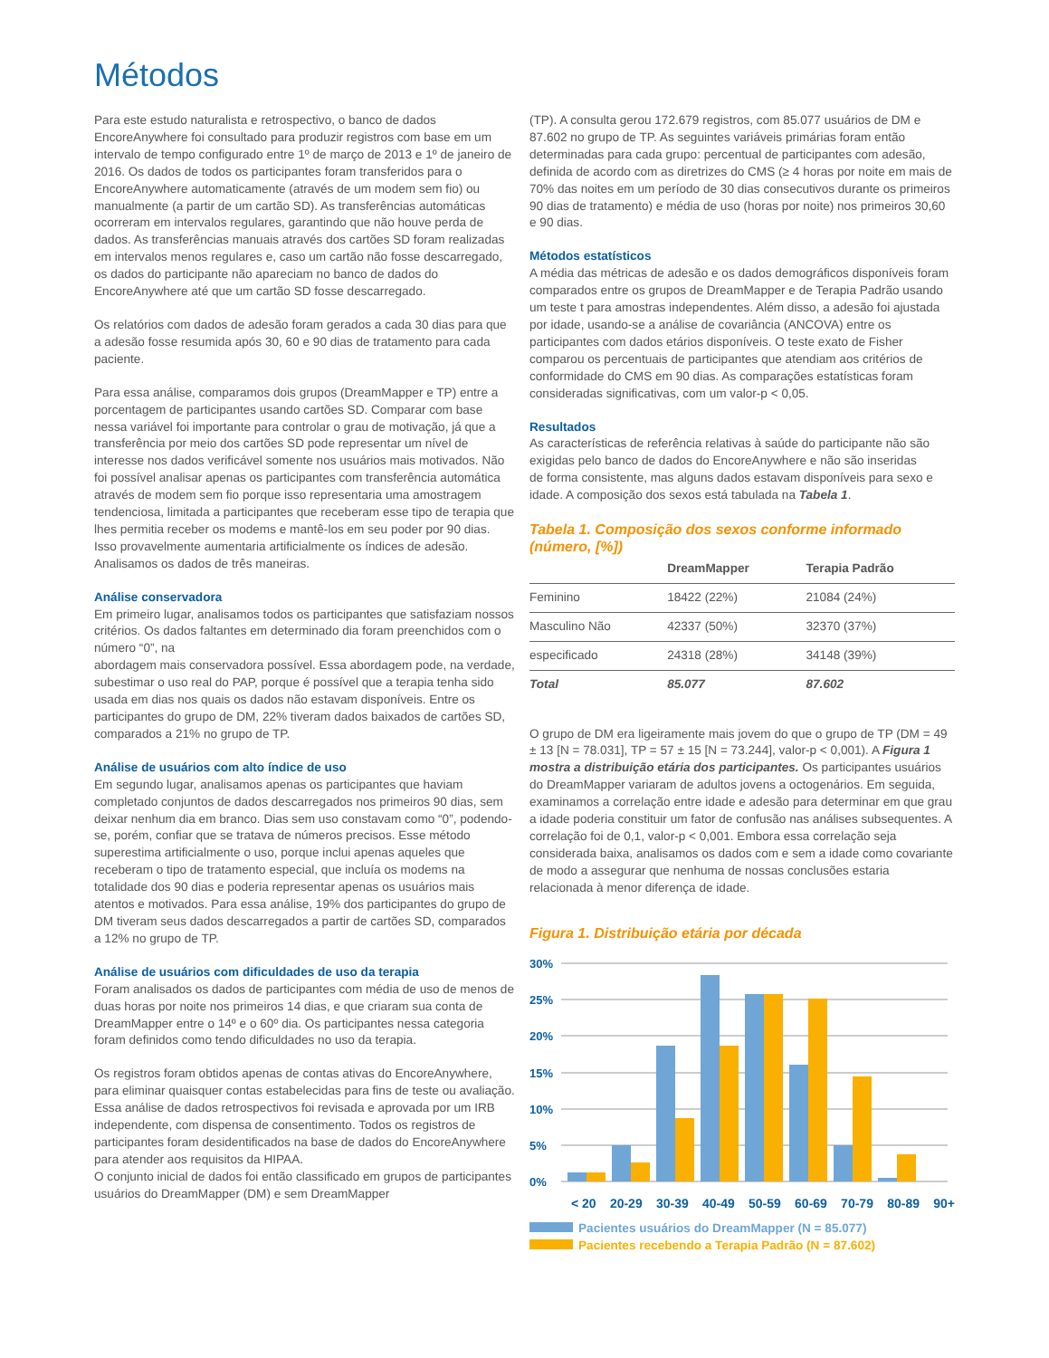Métodos
Para este estudo naturalista e retrospectivo, o banco de dados EncoreAnywhere foi consultado para produzir registros com base em um intervalo de tempo configurado entre 1º de março de 2013 e 1º de janeiro de 2016. Os dados de todos os participantes foram transferidos para o EncoreAnywhere automaticamente (através de um modem sem fio) ou manualmente (a partir de um cartão SD). As transferências automáticas ocorreram em intervalos regulares, garantindo que não houve perda de dados. As transferências manuais através dos cartões SD foram realizadas em intervalos menos regulares e, caso um cartão não fosse descarregado, os dados do participante não apareciam no banco de dados do EncoreAnywhere até que um cartão SD fosse descarregado.
Os relatórios com dados de adesão foram gerados a cada 30 dias para que a adesão fosse resumida após 30, 60 e 90 dias de tratamento para cada paciente.
Para essa análise, comparamos dois grupos (DreamMapper e TP) entre a porcentagem de participantes usando cartões SD. Comparar com base nessa variável foi importante para controlar o grau de motivação, já que a transferência por meio dos cartões SD pode representar um nível de interesse nos dados verificável somente nos usuários mais motivados. Não foi possível analisar apenas os participantes com transferência automática através de modem sem fio porque isso representaria uma amostragem tendenciosa, limitada a participantes que receberam esse tipo de terapia que lhes permitia receber os modems e mantê-los em seu poder por 90 dias. Isso provavelmente aumentaria artificialmente os índices de adesão. Analisamos os dados de três maneiras.
Análise conservadora
Em primeiro lugar, analisamos todos os participantes que satisfaziam nossos critérios. Os dados faltantes em determinado dia foram preenchidos com o número “0”, na
abordagem mais conservadora possível. Essa abordagem pode, na verdade, subestimar o uso real do PAP, porque é possível que a terapia tenha sido usada em dias nos quais os dados não estavam disponíveis. Entre os participantes do grupo de DM, 22% tiveram dados baixados de cartões SD, comparados a 21% no grupo de TP.
Análise de usuários com alto índice de uso
Em segundo lugar, analisamos apenas os participantes que haviam completado conjuntos de dados descarregados nos primeiros 90 dias, sem deixar nenhum dia em branco. Dias sem uso constavam como “0”, podendo-se, porém, confiar que se tratava de números precisos. Esse método superestima artificialmente o uso, porque inclui apenas aqueles que receberam o tipo de tratamento especial, que incluía os modems na totalidade dos 90 dias e poderia representar apenas os usuários mais atentos e motivados. Para essa análise, 19% dos participantes do grupo de DM tiveram seus dados descarregados a partir de cartões SD, comparados a 12% no grupo de TP.
Análise de usuários com dificuldades de uso da terapia
Foram analisados os dados de participantes com média de uso de menos de duas horas por noite nos primeiros 14 dias, e que criaram sua conta de DreamMapper entre o 14º e o 60º dia. Os participantes nessa categoria foram definidos como tendo dificuldades no uso da terapia.
Os registros foram obtidos apenas de contas ativas do EncoreAnywhere, para eliminar quaisquer contas estabelecidas para fins de teste ou avaliação. Essa análise de dados retrospectivos foi revisada e aprovada por um IRB independente, com dispensa de consentimento. Todos os registros de participantes foram desidentificados na base de dados do EncoreAnywhere para atender aos requisitos da HIPAA.
O conjunto inicial de dados foi então classificado em grupos de participantes usuários do DreamMapper (DM) e sem DreamMapper
(TP). A consulta gerou 172.679 registros, com 85.077 usuários de DM e 87.602 no grupo de TP. As seguintes variáveis primárias foram então determinadas para cada grupo: percentual de participantes com adesão, definida de acordo com as diretrizes do CMS (≥ 4 horas por noite em mais de 70% das noites em um período de 30 dias consecutivos durante os primeiros 90 dias de tratamento) e média de uso (horas por noite) nos primeiros 30,60 e 90 dias.
Métodos estatísticos
A média das métricas de adesão e os dados demográficos disponíveis foram comparados entre os grupos de DreamMapper e de Terapia Padrão usando um teste t para amostras independentes. Além disso, a adesão foi ajustada por idade, usando-se a análise de covariância (ANCOVA) entre os participantes com dados etários disponíveis. O teste exato de Fisher comparou os percentuais de participantes que atendiam aos critérios de conformidade do CMS em 90 dias. As comparações estatísticas foram consideradas significativas, com um valor-p < 0,05.
Resultados
As características de referência relativas à saúde do participante não são exigidas pelo banco de dados do EncoreAnywhere e não são inseridas
de forma consistente, mas alguns dados estavam disponíveis para sexo e idade. A composição dos sexos está tabulada na Tabela 1.
Tabela 1. Composição dos sexos conforme informado (número, [%])
| | DreamMapper | Terapia Padrão |
| --- | --- | --- |
| Feminino | 18422 (22%) | 21084 (24%) |
| Masculino Não | 42337 (50%) | 32370 (37%) |
| especificado | 24318 (28%) | 34148 (39%) |
| Total | 85.077 | 87.602 |
O grupo de DM era ligeiramente mais jovem do que o grupo de TP (DM = 49 ± 13 [N = 78.031], TP = 57 ± 15 [N = 73.244], valor-p < 0,001). A Figura 1 mostra a distribuição etária dos participantes. Os participantes usuários do DreamMapper variaram de adultos jovens a octogenários. Em seguida, examinamos a correlação entre idade e adesão para determinar em que grau a idade poderia constituir um fator de confusão nas análises subsequentes. A correlação foi de 0,1, valor-p < 0,001. Embora essa correlação seja considerada baixa, analisamos os dados com e sem a idade como covariante de modo a assegurar que nenhuma de nossas conclusões estaria relacionada à menor diferença de idade.
Figura 1. Distribuição etária por década
30%
25%
20%
15%
10%
5%
0%
< 20 20-29 30-39 40-49 50-59 60-69 70-79 80-89 90+
Pacientes usuários do DreamMapper (N = 85.077)
Pacientes recebendo a Terapia Padrão (N = 87.602)